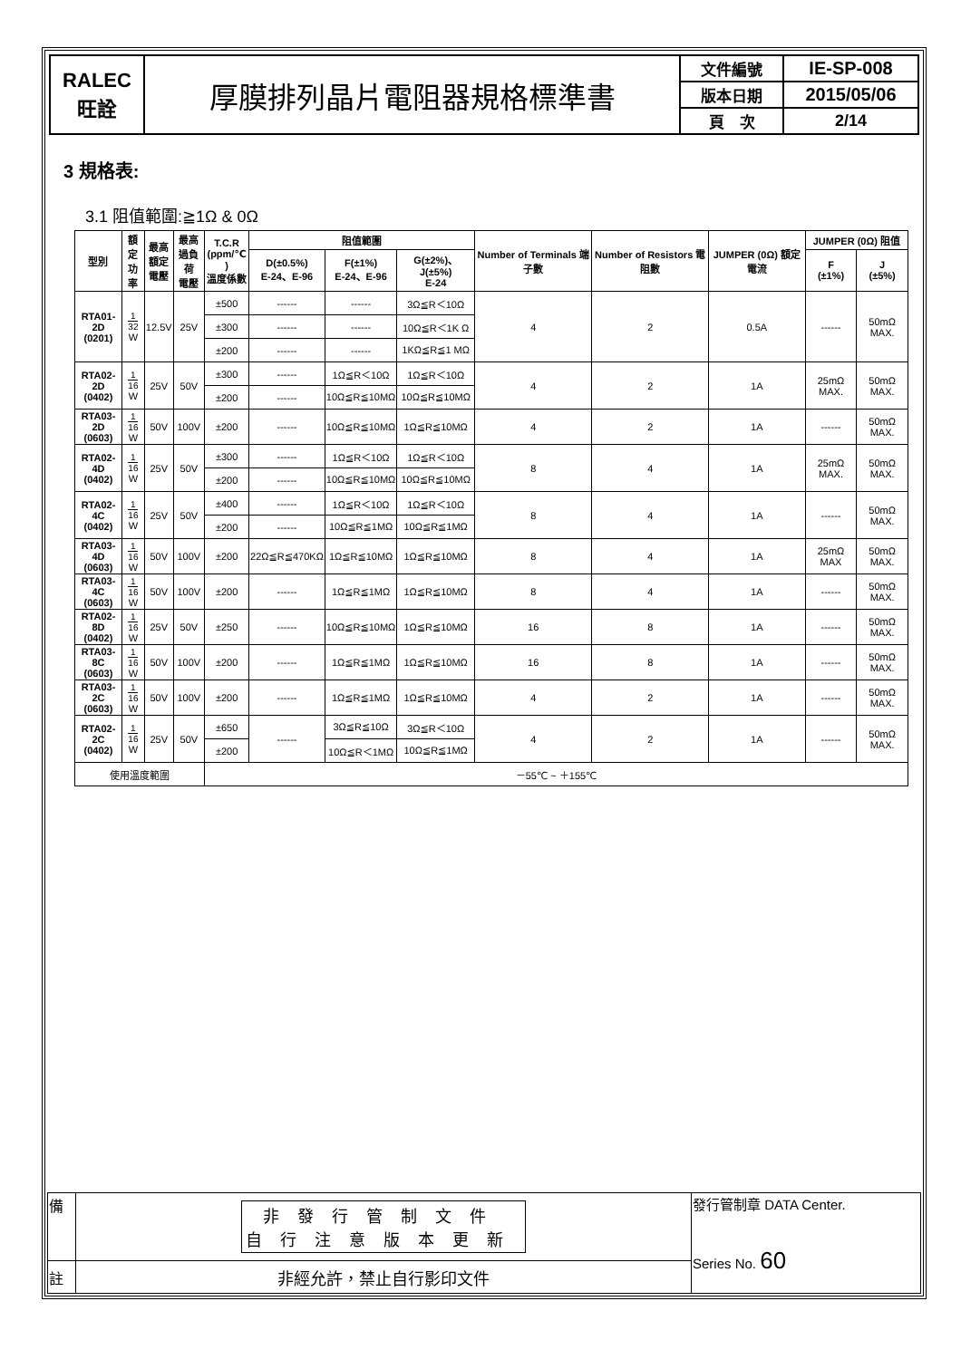| RALEC 旺詮 | 厚膜排列晶片電阻器規格標準書 | 文件編號 | IE-SP-008 |
| | | 版本日期 | 2015/05/06 |
| | | 頁 次 | 2/14 |
3 規格表:
3.1 阻值範圍:≧1Ω & 0Ω
| 型別 | 額定 功率 | 最高 額定 電壓 | 最高 過負荷 電壓 | T.C.R (ppm/℃ ) 溫度係數 | 阻值範圍 | | | Number of Terminals 端子數 | Number of Resistors 電阻數 | JUMPER (0Ω) 額定電流 | JUMPER (0Ω) 阻值 | |
| --- | --- | --- | --- | --- | --- | --- | --- | --- | --- | --- | --- | --- |
| | | | | | D(±0.5%) E-24、E-96 | F(±1%) E-24、E-96 | G(±2%)、J(±5%) E-24 | | | | F (±1%) | J (±5%) |
| RTA01-2D (0201) | 1 32 W | 12.5V | 25V | ±500 | ------ | ------ | 3Ω≦R＜10Ω | 4 | 2 | 0.5A | ------ | 50mΩ MAX. |
| | | | | ±300 | ------ | ------ | 10Ω≦R＜1K Ω | | | | | |
| | | | | ±200 | ------ | ------ | 1KΩ≦R≦1 MΩ | | | | | |
| RTA02-2D (0402) | 1 16 W | 25V | 50V | ±300 | ------ | 1Ω≦R＜10Ω | 1Ω≦R＜10Ω | 4 | 2 | 1A | 25mΩ MAX. | 50mΩ MAX. |
| | | | | ±200 | ------ | 10Ω≦R≦10MΩ | 10Ω≦R≦10MΩ | | | | | |
| RTA03-2D (0603) | 1 16 W | 50V | 100V | ±200 | ------ | 10Ω≦R≦10MΩ | 1Ω≦R≦10MΩ | 4 | 2 | 1A | ------ | 50mΩ MAX. |
| RTA02-4D (0402) | 1 16 W | 25V | 50V | ±300 | ------ | 1Ω≦R＜10Ω | 1Ω≦R＜10Ω | 8 | 4 | 1A | 25mΩ MAX. | 50mΩ MAX. |
| | | | | ±200 | ------ | 10Ω≦R≦10MΩ | 10Ω≦R≦10MΩ | | | | | |
| RTA02-4C (0402) | 1 16 W | 25V | 50V | ±400 | ------ | 1Ω≦R＜10Ω | 1Ω≦R＜10Ω | 8 | 4 | 1A | ------ | 50mΩ MAX. |
| | | | | ±200 | ------ | 10Ω≦R≦1MΩ | 10Ω≦R≦1MΩ | | | | | |
| RTA03-4D (0603) | 1 16 W | 50V | 100V | ±200 | 22Ω≦R≦470KΩ | 1Ω≦R≦10MΩ | 1Ω≦R≦10MΩ | 8 | 4 | 1A | 25mΩ MAX | 50mΩ MAX. |
| RTA03-4C (0603) | 1 16 W | 50V | 100V | ±200 | ------ | 1Ω≦R≦1MΩ | 1Ω≦R≦10MΩ | 8 | 4 | 1A | ------ | 50mΩ MAX. |
| RTA02-8D (0402) | 1 16 W | 25V | 50V | ±250 | ------ | 10Ω≦R≦10MΩ | 1Ω≦R≦10MΩ | 16 | 8 | 1A | ------ | 50mΩ MAX. |
| RTA03-8C (0603) | 1 16 W | 50V | 100V | ±200 | ------ | 1Ω≦R≦1MΩ | 1Ω≦R≦10MΩ | 16 | 8 | 1A | ------ | 50mΩ MAX. |
| RTA03-2C (0603) | 1 16 W | 50V | 100V | ±200 | ------ | 1Ω≦R≦1MΩ | 1Ω≦R≦10MΩ | 4 | 2 | 1A | ------ | 50mΩ MAX. |
| RTA02-2C (0402) | 1 16 W | 25V | 50V | ±650 | ------ | 3Ω≦R≦10Ω | 3Ω≦R＜10Ω | 4 | 2 | 1A | ------ | 50mΩ MAX. |
| | | | | ±200 | | 10Ω≦R＜1MΩ | 10Ω≦R≦1MΩ | | | | | |
| 使用溫度範圍 | | | | －55℃ ~ ＋155℃ | | | | | | | | |
| 備 | 非發行管制文件 自行注意版本更新 | 發行管制章 DATA Center. Series No. 60 |
| 註 | 非經允許，禁止自行影印文件 | |